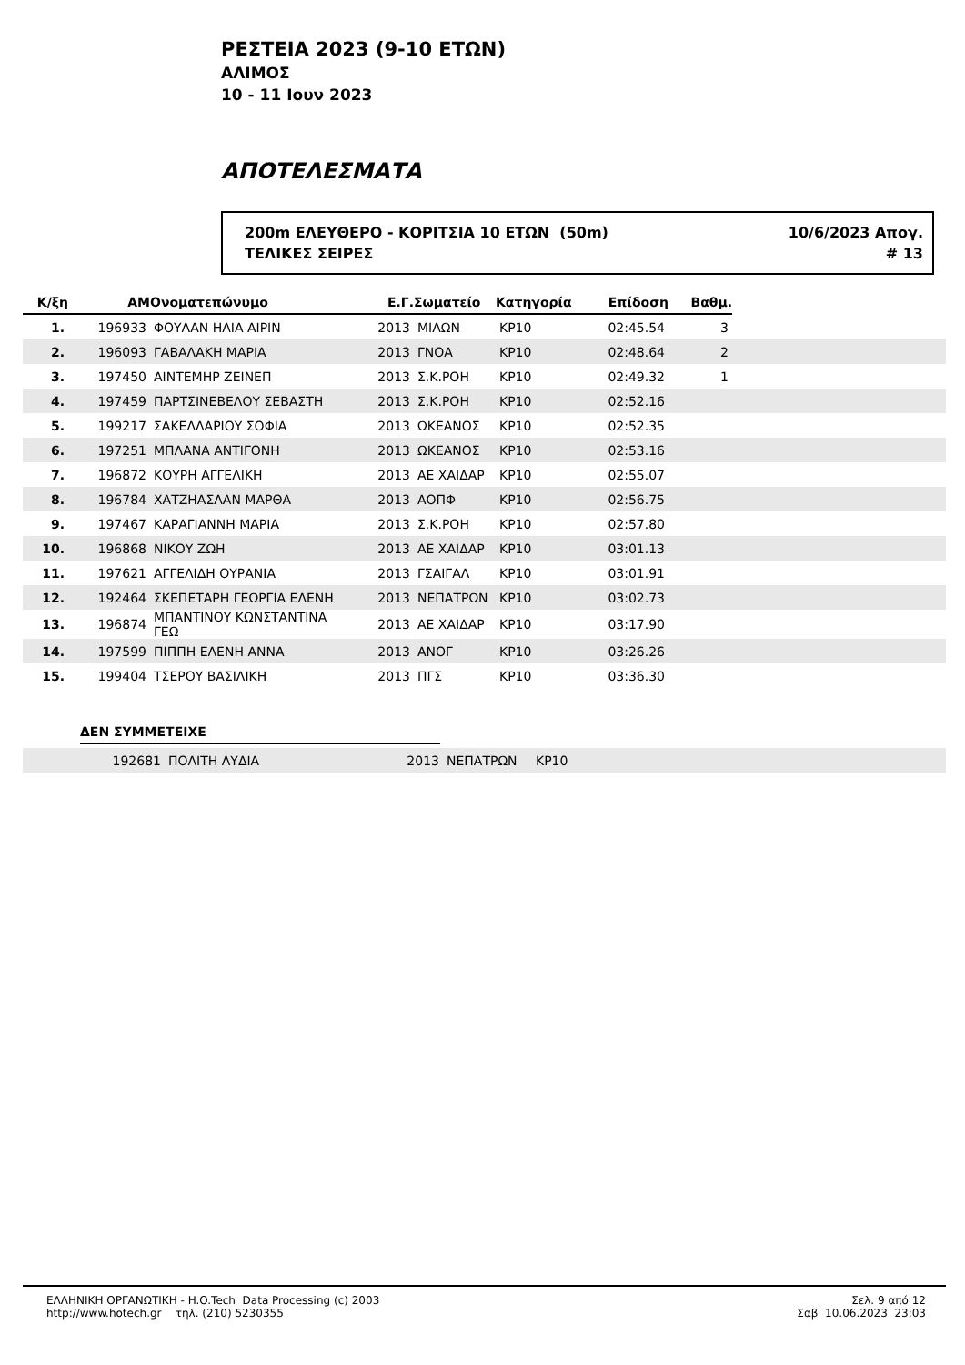ΡΕΣΤΕΙΑ 2023 (9-10 ΕΤΩΝ)
ΑΛΙΜΟΣ
10 - 11 Ιουν 2023
ΑΠΟΤΕΛΕΣΜΑΤΑ
200m ΕΛΕΥΘΕΡΟ - ΚΟΡΙΤΣΙΑ 10 ΕΤΩΝ (50m)
ΤΕΛΙΚΕΣ ΣΕΙΡΕΣ
10/6/2023 Απογ.
# 13
| Κ/ξη | ΑΜ | Ονοματεπώνυμο | Ε.Γ. | Σωματείο | Κατηγορία | Επίδοση | Βαθμ. | |
| --- | --- | --- | --- | --- | --- | --- | --- | --- |
| 1. | 196933 | ΦΟΥΛΑΝ ΗΛΙΑ ΑΙΡΙΝ | 2013 | ΜΙΛΩΝ | ΚΡ10 | 02:45.54 | 3 | |
| 2. | 196093 | ΓΑΒΑΛΑΚΗ ΜΑΡΙΑ | 2013 | ΓΝΟΑ | ΚΡ10 | 02:48.64 | 2 | |
| 3. | 197450 | ΑΙΝΤΕΜΗΡ ΖΕΙΝΕΠ | 2013 | Σ.Κ.ΡΟΗ | ΚΡ10 | 02:49.32 | 1 | |
| 4. | 197459 | ΠΑΡΤΣΙΝΕΒΕΛΟΥ ΣΕΒΑΣΤΗ | 2013 | Σ.Κ.ΡΟΗ | ΚΡ10 | 02:52.16 | | |
| 5. | 199217 | ΣΑΚΕΛΛΑΡΙΟΥ ΣΟΦΙΑ | 2013 | ΩΚΕΑΝΟΣ | ΚΡ10 | 02:52.35 | | |
| 6. | 197251 | ΜΠΛΑΝΑ ΑΝΤΙΓΟΝΗ | 2013 | ΩΚΕΑΝΟΣ | ΚΡ10 | 02:53.16 | | |
| 7. | 196872 | ΚΟΥΡΗ ΑΓΓΕΛΙΚΗ | 2013 | ΑΕ ΧΑΙΔΑΡ | ΚΡ10 | 02:55.07 | | |
| 8. | 196784 | ΧΑΤΖΗΑΣΛΑΝ ΜΑΡΘΑ | 2013 | ΑΟΠΦ | ΚΡ10 | 02:56.75 | | |
| 9. | 197467 | ΚΑΡΑΓΙΑΝΝΗ ΜΑΡΙΑ | 2013 | Σ.Κ.ΡΟΗ | ΚΡ10 | 02:57.80 | | |
| 10. | 196868 | ΝΙΚΟΥ ΖΩΗ | 2013 | ΑΕ ΧΑΙΔΑΡ | ΚΡ10 | 03:01.13 | | |
| 11. | 197621 | ΑΓΓΕΛΙΔΗ ΟΥΡΑΝΙΑ | 2013 | ΓΣΑΙΓΑΛ | ΚΡ10 | 03:01.91 | | |
| 12. | 192464 | ΣΚΕΠΕΤΑΡΗ ΓΕΩΡΓΙΑ ΕΛΕΝΗ | 2013 | ΝΕΠΑΤΡΩΝ | ΚΡ10 | 03:02.73 | | |
| 13. | 196874 | ΜΠΑΝΤΙΝΟΥ ΚΩΝΣΤΑΝΤΙΝΑ ΓΕΩ | 2013 | ΑΕ ΧΑΙΔΑΡ | ΚΡ10 | 03:17.90 | | |
| 14. | 197599 | ΠΙΠΠΗ ΕΛΕΝΗ ΑΝΝΑ | 2013 | ΑΝΟΓ | ΚΡ10 | 03:26.26 | | |
| 15. | 199404 | ΤΣΕΡΟΥ ΒΑΣΙΛΙΚΗ | 2013 | ΠΓΣ | ΚΡ10 | 03:36.30 | | |
ΔΕΝ ΣΥΜΜΕΤΕΙΧΕ
| | 192681 | ΠΟΛΙΤΗ ΛΥΔΙΑ | 2013 | ΝΕΠΑΤΡΩΝ | ΚΡ10 | |
ΕΛΛΗΝΙΚΗ ΟΡΓΑΝΩΤΙΚΗ - H.O.Tech Data Processing (c) 2003
http://www.hotech.gr τηλ. (210) 5230355
Σελ. 9 από 12
Σαβ 10.06.2023 23:03